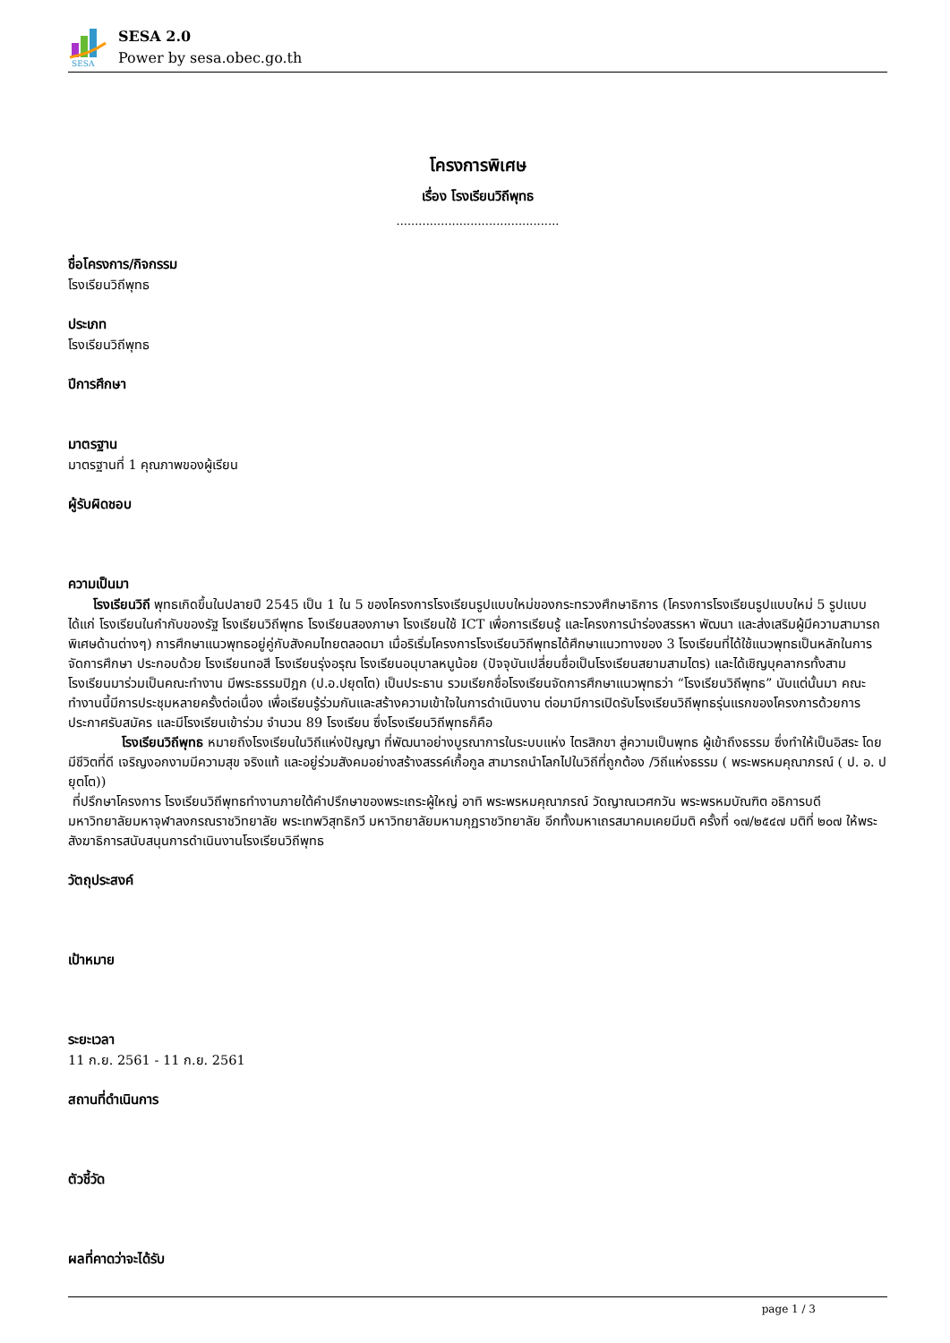SESA
SESA 2.0
Power by sesa.obec.go.th
โครงการพิเศษ
เรื่อง โรงเรียนวิถีพุทธ
............................................
ชื่อโครงการ/กิจกรรม
โรงเรียนวิถีพุทธ
ประเภท
โรงเรียนวิถีพุทธ
ปีการศึกษา
มาตรฐาน
มาตรฐานที่ 1 คุณภาพของผู้เรียน
ผู้รับผิดชอบ
ความเป็นมา
โรงเรียนวิถี พุทธเกิดขึ้นในปลายปี 2545 เป็น 1 ใน 5 ของโครงการโรงเรียนรูปแบบใหม่ของกระทรวงศึกษาธิการ (โครงการโรงเรียนรูปแบบใหม่ 5 รูปแบบ ได้แก่ โรงเรียนในกำกับของรัฐ โรงเรียนวิถีพุทธ โรงเรียนสองภาษา โรงเรียนใช้ ICT เพื่อการเรียนรู้ และโครงการนำร่องสรรหา พัฒนา และส่งเสริมผู้มีความสามารถพิเศษด้านต่างๆ) การศึกษาแนวพุทธอยู่คู่กับสังคมไทยตลอดมา เมื่อริเริ่มโครงการโรงเรียนวิถีพุทธได้ศึกษาแนวทางของ 3 โรงเรียนที่ได้ใช้แนวพุทธเป็นหลักในการจัดการศึกษา ประกอบด้วย โรงเรียนทอสี โรงเรียนรุ่งอรุณ โรงเรียนอนุบาลหนูน้อย (ปัจจุบันเปลี่ยนชื่อเป็นโรงเรียนสยามสามไตร) และได้เชิญบุคลากรทั้งสามโรงเรียนมาร่วมเป็นคณะทำงาน มีพระธรรมปิฎก (ป.อ.ปยุตโต) เป็นประธาน รวมเรียกชื่อโรงเรียนจัดการศึกษาแนวพุทธว่า “โรงเรียนวิถีพุทธ” นับแต่นั้นมา คณะทำงานนี้มีการประชุมหลายครั้งต่อเนื่อง เพื่อเรียนรู้ร่วมกันและสร้างความเข้าใจในการดำเนินงาน ต่อมามีการเปิดรับโรงเรียนวิถีพุทธรุ่นแรกของโครงการด้วยการประกาศรับสมัคร และมีโรงเรียนเข้าร่วม จำนวน 89 โรงเรียน ซึ่งโรงเรียนวิถีพุทธก็คือ
โรงเรียนวิถีพุทธ หมายถึงโรงเรียนในวิถีแห่งปัญญา ที่พัฒนาอย่างบูรณาการในระบบแห่ง ไตรสิกขา สู่ความเป็นพุทธ ผู้เข้าถึงธรรม ซึ่งทำให้เป็นอิสระ โดยมีชีวิตที่ดี เจริญงอกงามมีความสุข จริงแท้ และอยู่ร่วมสังคมอย่างสร้างสรรค์เกื้อกูล สามารถนำโลกไปในวิถีที่ถูกต้อง /วิถีแห่งธรรม ( พระพรหมคุณาภรณ์ ( ป. อ. ปยุตโต))
ที่ปรึกษาโครงการ โรงเรียนวิถีพุทธทำงานภายใต้คำปรึกษาของพระเถระผู้ใหญ่ อาทิ พระพรหมคุณาภรณ์ วัดญาณเวศกวัน พระพรหมบัณฑิต อธิการบดี มหาวิทยาลัยมหาจุฬาลงกรณราชวิทยาลัย พระเทพวิสุทธิกวี มหาวิทยาลัยมหามกุฏราชวิทยาลัย อีกทั้งมหาเถรสมาคมเคยมีมติ ครั้งที่ ๑๗/๒๕๔๗ มติที่ ๒๐๗ ให้พระสังฆาธิการสนับสนุนการดำเนินงานโรงเรียนวิถีพุทธ
วัตถุประสงค์
เป้าหมาย
ระยะเวลา
11 ก.ย. 2561 - 11 ก.ย. 2561
สถานที่ดำเนินการ
ตัวชี้วัด
ผลที่คาดว่าจะได้รับ
page 1 / 3